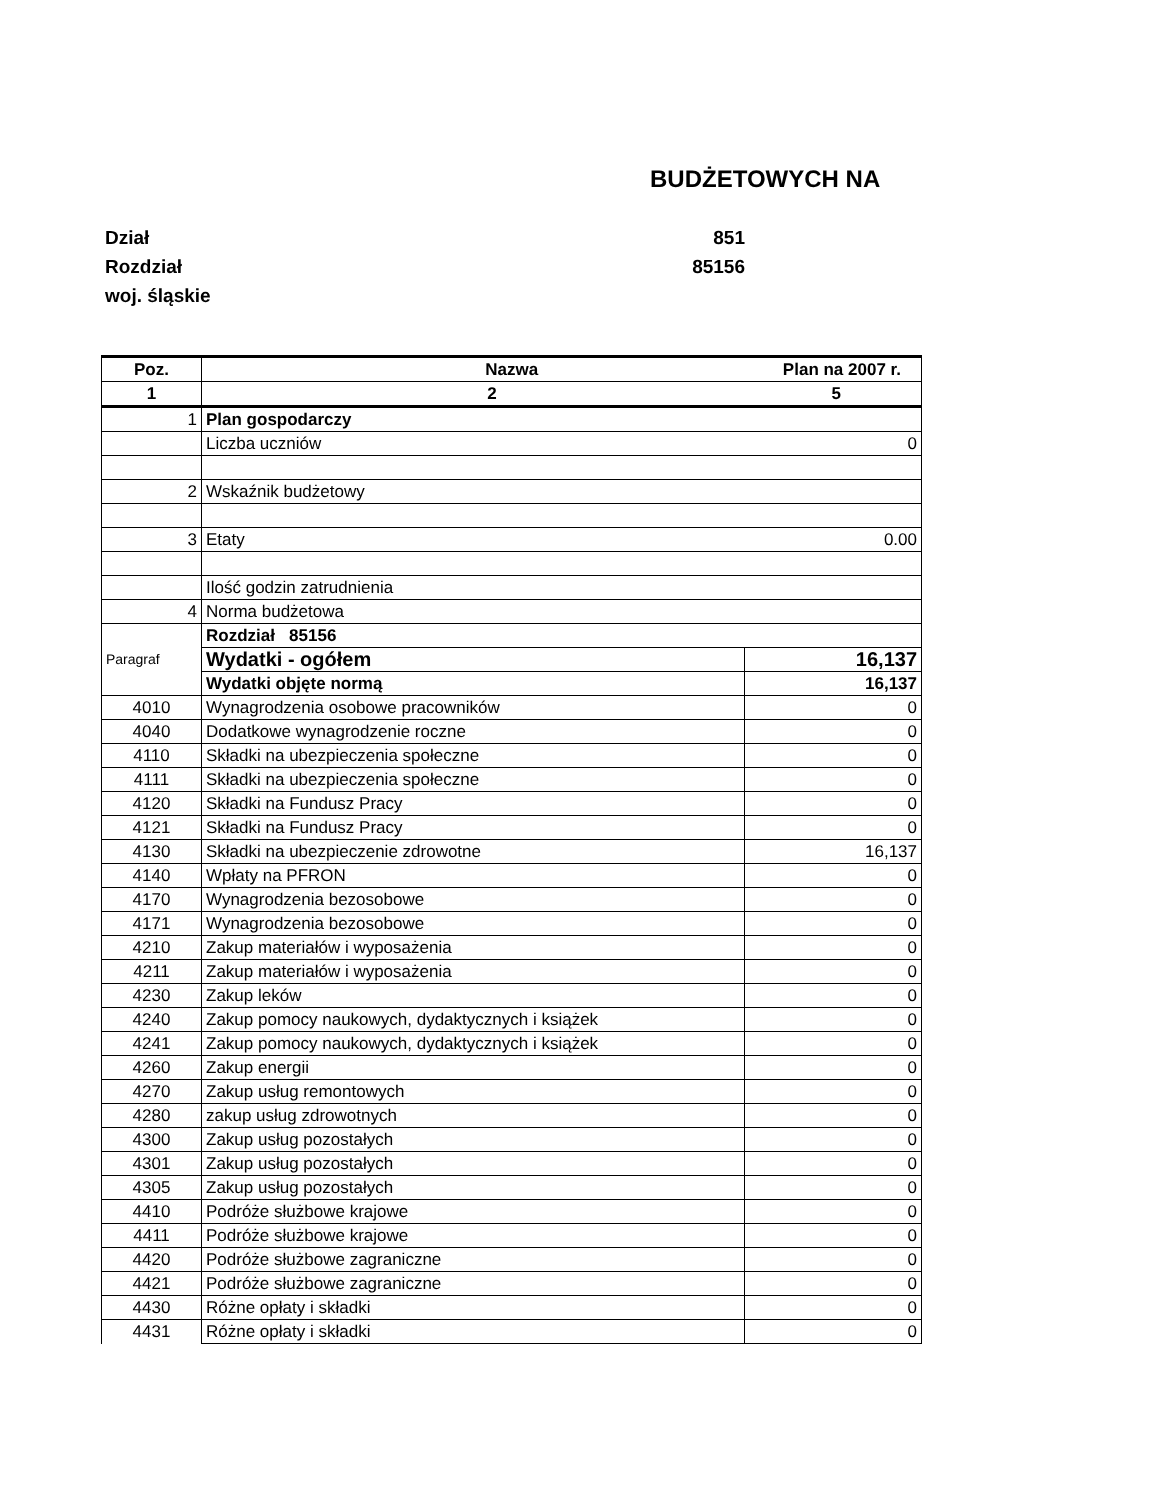BUDŻETOWYCH NA
Dział 851
Rozdział 85156
woj. śląskie
| Poz. | Nazwa Plan na 2007 r. | |
| --- | --- | --- |
| 1 | 2 5 | |
| 1 | Plan gospodarczy | |
| | Liczba uczniów 0 | |
| 2 | Wskaźnik budżetowy | |
| 3 | Etaty 0.00 | |
| | Ilość godzin zatrudnienia | |
| 4 | Norma budżetowa | |
| Paragraf | Rozdział 85156 | |
| | Wydatki - ogółem | 16,137 |
| | Wydatki objęte normą | 16,137 |
| 4010 | Wynagrodzenia osobowe pracowników | 0 |
| 4040 | Dodatkowe wynagrodzenie roczne | 0 |
| 4110 | Składki na ubezpieczenia społeczne | 0 |
| 4111 | Składki na ubezpieczenia społeczne | 0 |
| 4120 | Składki na Fundusz Pracy | 0 |
| 4121 | Składki na Fundusz Pracy | 0 |
| 4130 | Składki na ubezpieczenie zdrowotne | 16,137 |
| 4140 | Wpłaty na PFRON | 0 |
| 4170 | Wynagrodzenia bezosobowe | 0 |
| 4171 | Wynagrodzenia bezosobowe | 0 |
| 4210 | Zakup materiałów i wyposażenia | 0 |
| 4211 | Zakup materiałów i wyposażenia | 0 |
| 4230 | Zakup leków | 0 |
| 4240 | Zakup pomocy naukowych, dydaktycznych i książek | 0 |
| 4241 | Zakup pomocy naukowych, dydaktycznych i książek | 0 |
| 4260 | Zakup energii | 0 |
| 4270 | Zakup usług remontowych | 0 |
| 4280 | zakup usług zdrowotnych | 0 |
| 4300 | Zakup usług pozostałych | 0 |
| 4301 | Zakup usług pozostałych | 0 |
| 4305 | Zakup usług pozostałych | 0 |
| 4410 | Podróże służbowe krajowe | 0 |
| 4411 | Podróże służbowe krajowe | 0 |
| 4420 | Podróże służbowe zagraniczne | 0 |
| 4421 | Podróże służbowe zagraniczne | 0 |
| 4430 | Różne opłaty i składki | 0 |
| 4431 | Różne opłaty i składki | 0 |